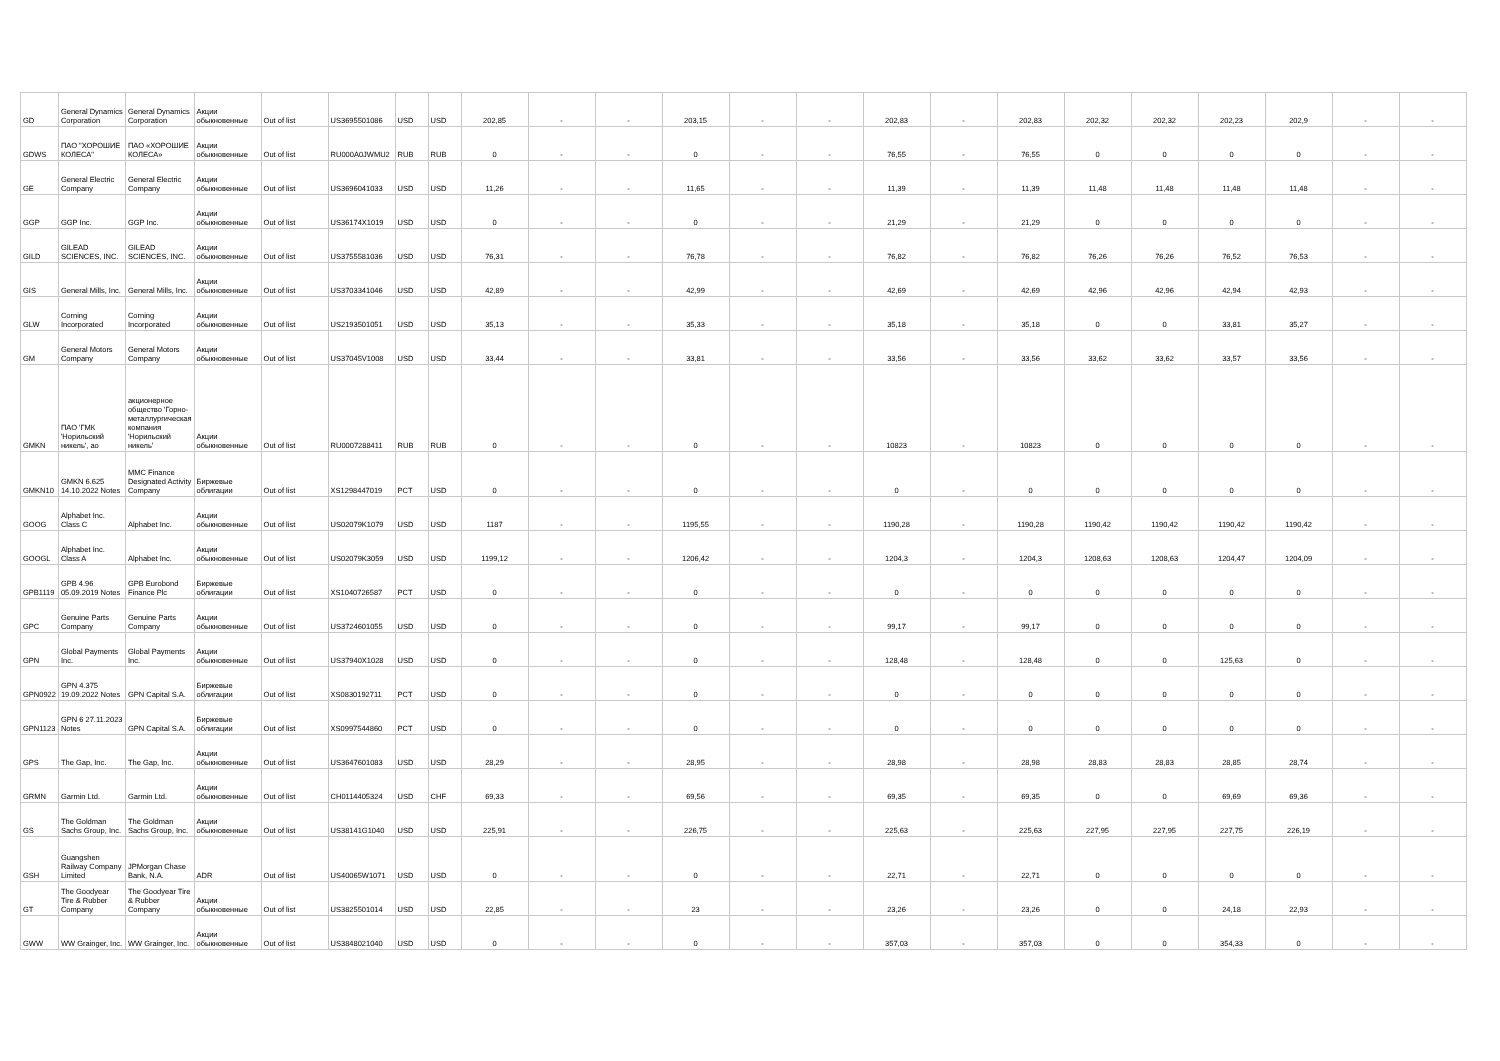| GD | General Dynamics Corporation | General Dynamics Corporation | Акции обыкновенные | Out of list | US3695501086 | USD | USD | 202,85 | - | - | 203,15 | - | - | 202,83 | - | 202,83 | 202,32 | 202,32 | 202,23 | 202,9 | - | - |
| GDWS | ПАО "ХОРОШИЕ КОЛЕСА" | ПАО «ХОРОШИЕ КОЛЕСА» | Акции обыкновенные | Out of list | RU000A0JWMU2 | RUB | RUB | 0 | - | - | 0 | - | - | 76,55 | - | 76,55 | 0 | 0 | 0 | 0 | - | - |
| GE | General Electric Company | General Electric Company | Акции обыкновенные | Out of list | US3696041033 | USD | USD | 11,26 | - | - | 11,65 | - | - | 11,39 | - | 11,39 | 11,48 | 11,48 | 11,48 | 11,48 | - | - |
| GGP | GGP Inc. | GGP Inc. | Акции обыкновенные | Out of list | US36174X1019 | USD | USD | 0 | - | - | 0 | - | - | 21,29 | - | 21,29 | 0 | 0 | 0 | 0 | - | - |
| GILD | GILEAD SCIENCES, INC. | GILEAD SCIENCES, INC. | Акции обыкновенные | Out of list | US3755581036 | USD | USD | 76,31 | - | - | 76,78 | - | - | 76,82 | - | 76,82 | 76,26 | 76,26 | 76,52 | 76,53 | - | - |
| GIS | General Mills, Inc. | General Mills, Inc. | Акции обыкновенные | Out of list | US3703341046 | USD | USD | 42,89 | - | - | 42,99 | - | - | 42,69 | - | 42,69 | 42,96 | 42,96 | 42,94 | 42,93 | - | - |
| GLW | Corning Incorporated | Corning Incorporated | Акции обыкновенные | Out of list | US2193501051 | USD | USD | 35,13 | - | - | 35,33 | - | - | 35,18 | - | 35,18 | 0 | 0 | 33,81 | 35,27 | - | - |
| GM | General Motors Company | General Motors Company | Акции обыкновенные | Out of list | US37045V1008 | USD | USD | 33,44 | - | - | 33,81 | - | - | 33,56 | - | 33,56 | 33,62 | 33,62 | 33,57 | 33,56 | - | - |
| GMKN | ПАО 'ГМК 'Норильский никель', ао | акционерное общество 'Горно-металлургическая компания 'Норильский никель' | Акции обыкновенные | Out of list | RU0007288411 | RUB | RUB | 0 | - | - | 0 | - | - | 10823 | - | 10823 | 0 | 0 | 0 | 0 | - | - |
| GMKN10 | GMKN 6.625 14.10.2022 Notes | MMC Finance Designated Activity Company | Биржевые облигации | Out of list | XS1298447019 | PCT | USD | 0 | - | - | 0 | - | - | 0 | - | 0 | 0 | 0 | 0 | 0 | - | - |
| GOOG | Alphabet Inc. Class C | Alphabet Inc. | Акции обыкновенные | Out of list | US02079K1079 | USD | USD | 1187 | - | - | 1195,55 | - | - | 1190,28 | - | 1190,28 | 1190,42 | 1190,42 | 1190,42 | 1190,42 | - | - |
| GOOGL | Alphabet Inc. Class A | Alphabet Inc. | Акции обыкновенные | Out of list | US02079K3059 | USD | USD | 1199,12 | - | - | 1206,42 | - | - | 1204,3 | - | 1204,3 | 1208,63 | 1208,63 | 1204,47 | 1204,09 | - | - |
| GPB1119 | GPB 4.96 05.09.2019 Notes | GPB Eurobond Finance Plc | Биржевые облигации | Out of list | XS1040726587 | PCT | USD | 0 | - | - | 0 | - | - | 0 | - | 0 | 0 | 0 | 0 | 0 | - | - |
| GPC | Genuine Parts Company | Genuine Parts Company | Акции обыкновенные | Out of list | US3724601055 | USD | USD | 0 | - | - | 0 | - | - | 99,17 | - | 99,17 | 0 | 0 | 0 | 0 | - | - |
| GPN | Global Payments Inc. | Global Payments Inc. | Акции обыкновенные | Out of list | US37940X1028 | USD | USD | 0 | - | - | 0 | - | - | 128,48 | - | 128,48 | 0 | 0 | 125,63 | 0 | - | - |
| GPN0922 | GPN 4.375 19.09.2022 Notes | GPN Capital S.A. | Биржевые облигации | Out of list | XS0830192711 | PCT | USD | 0 | - | - | 0 | - | - | 0 | - | 0 | 0 | 0 | 0 | 0 | - | - |
| GPN1123 | GPN 6 27.11.2023 Notes | GPN Capital S.A. | Биржевые облигации | Out of list | XS0997544860 | PCT | USD | 0 | - | - | 0 | - | - | 0 | - | 0 | 0 | 0 | 0 | 0 | - | - |
| GPS | The Gap, Inc. | The Gap, Inc. | Акции обыкновенные | Out of list | US3647601083 | USD | USD | 28,29 | - | - | 28,95 | - | - | 28,98 | - | 28,98 | 28,83 | 28,83 | 28,85 | 28,74 | - | - |
| GRMN | Garmin Ltd. | Garmin Ltd. | Акции обыкновенные | Out of list | CH0114405324 | USD | CHF | 69,33 | - | - | 69,56 | - | - | 69,35 | - | 69,35 | 0 | 0 | 69,69 | 69,36 | - | - |
| GS | The Goldman Sachs Group, Inc. | The Goldman Sachs Group, Inc. | Акции обыкновенные | Out of list | US38141G1040 | USD | USD | 225,91 | - | - | 226,75 | - | - | 225,63 | - | 225,63 | 227,95 | 227,95 | 227,75 | 226,19 | - | - |
| GSH | Guangshen Railway Company Limited | JPMorgan Chase Bank, N.A. | ADR | Out of list | US40065W1071 | USD | USD | 0 | - | - | 0 | - | - | 22,71 | - | 22,71 | 0 | 0 | 0 | 0 | - | - |
| GT | The Goodyear Tire & Rubber Company | The Goodyear Tire & Rubber Company | Акции обыкновенные | Out of list | US3825501014 | USD | USD | 22,85 | - | - | 23 | - | - | 23,26 | - | 23,26 | 0 | 0 | 24,18 | 22,93 | - | - |
| GWW | WW Grainger, Inc. | WW Grainger, Inc. | Акции обыкновенные | Out of list | US3848021040 | USD | USD | 0 | - | - | 0 | - | - | 357,03 | - | 357,03 | 0 | 0 | 354,33 | 0 | - | - |